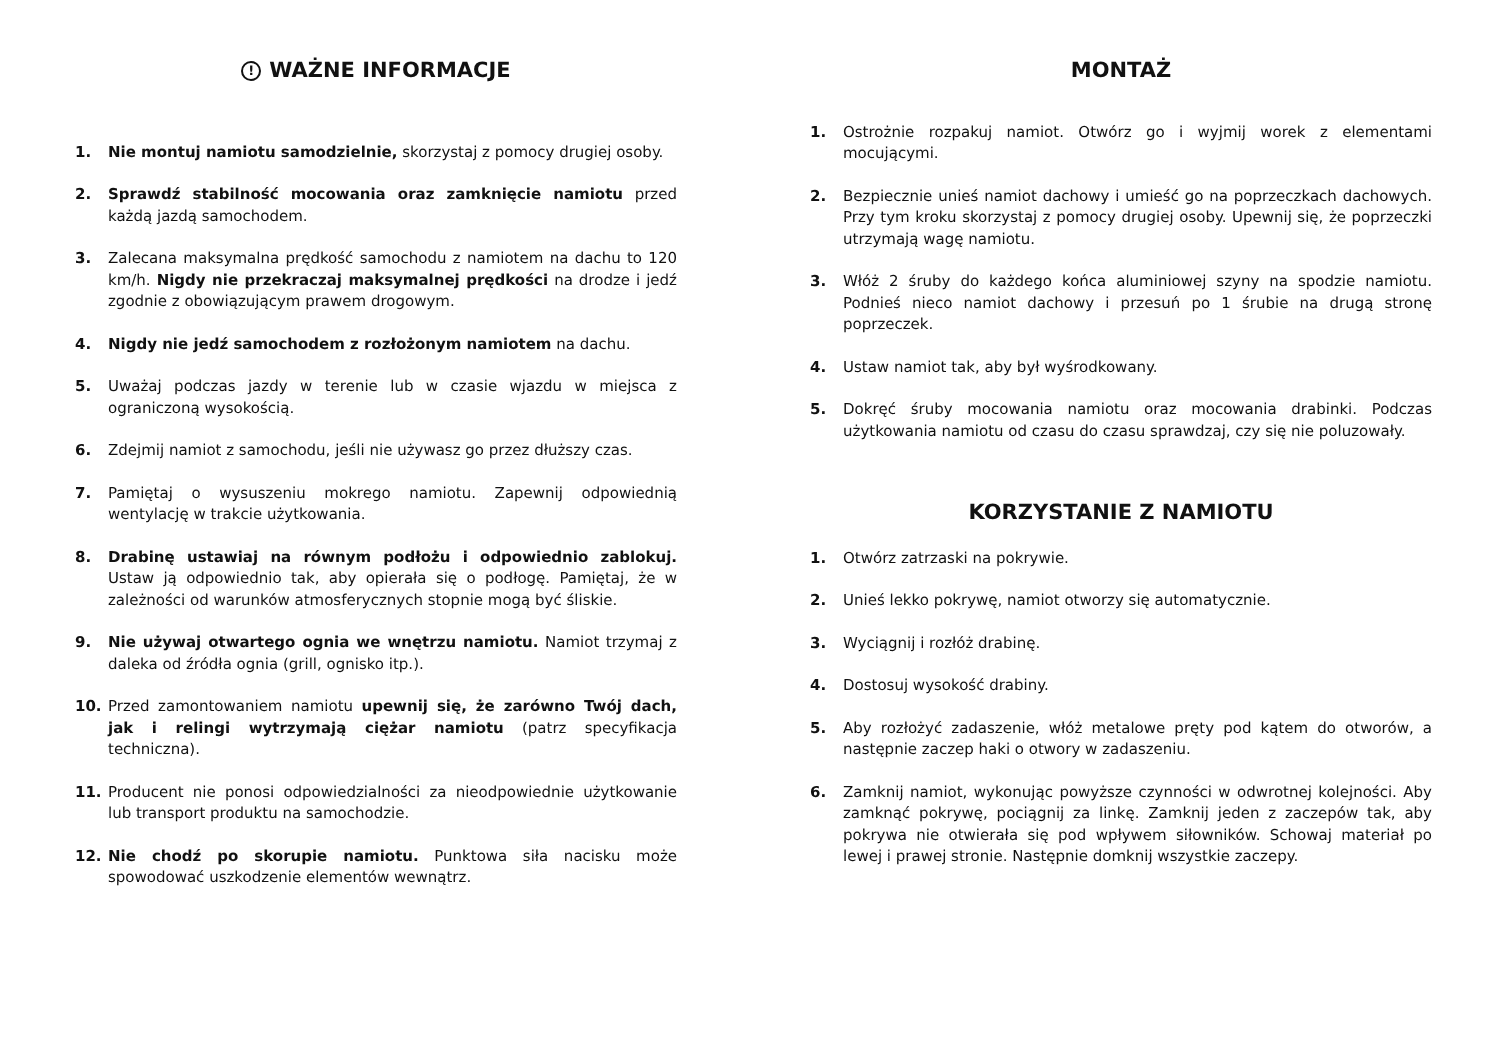! WAŻNE INFORMACJE
1. Nie montuj namiotu samodzielnie, skorzystaj z pomocy drugiej osoby.
2. Sprawdź stabilność mocowania oraz zamknięcie namiotu przed każdą jazdą samochodem.
3. Zalecana maksymalna prędkość samochodu z namiotem na dachu to 120 km/h. Nigdy nie przekraczaj maksymalnej prędkości na drodze i jedź zgodnie z obowiązującym prawem drogowym.
4. Nigdy nie jedź samochodem z rozłożonym namiotem na dachu.
5. Uważaj podczas jazdy w terenie lub w czasie wjazdu w miejsca z ograniczoną wysokością.
6. Zdejmij namiot z samochodu, jeśli nie używasz go przez dłuższy czas.
7. Pamiętaj o wysuszeniu mokrego namiotu. Zapewnij odpowiednią wentylację w trakcie użytkowania.
8. Drabinę ustawiaj na równym podłożu i odpowiednio zablokuj. Ustaw ją odpowiednio tak, aby opierała się o podłogę. Pamiętaj, że w zależności od warunków atmosferycznych stopnie mogą być śliskie.
9. Nie używaj otwartego ognia we wnętrzu namiotu. Namiot trzymaj z daleka od źródła ognia (grill, ognisko itp.).
10. Przed zamontowaniem namiotu upewnij się, że zarówno Twój dach, jak i relingi wytrzymają ciężar namiotu (patrz specyfikacja techniczna).
11. Producent nie ponosi odpowiedzialności za nieodpowiednie użytkowanie lub transport produktu na samochodzie.
12. Nie chodź po skorupie namiotu. Punktowa siła nacisku może spowodować uszkodzenie elementów wewnątrz.
MONTAŻ
1. Ostrożnie rozpakuj namiot. Otwórz go i wyjmij worek z elementami mocującymi.
2. Bezpiecznie unieś namiot dachowy i umieść go na poprzeczkach dachowych. Przy tym kroku skorzystaj z pomocy drugiej osoby. Upewnij się, że poprzeczki utrzymają wagę namiotu.
3. Włóż 2 śruby do każdego końca aluminiowej szyny na spodzie namiotu. Podnieś nieco namiot dachowy i przesuń po 1 śrubie na drugą stronę poprzeczek.
4. Ustaw namiot tak, aby był wyśrodkowany.
5. Dokręć śruby mocowania namiotu oraz mocowania drabinki. Podczas użytkowania namiotu od czasu do czasu sprawdzaj, czy się nie poluzowały.
KORZYSTANIE Z NAMIOTU
1. Otwórz zatrzaski na pokrywie.
2. Unieś lekko pokrywę, namiot otworzy się automatycznie.
3. Wyciągnij i rozłóż drabinę.
4. Dostosuj wysokość drabiny.
5. Aby rozłożyć zadaszenie, włóż metalowe pręty pod kątem do otworów, a następnie zaczep haki o otwory w zadaszeniu.
6. Zamknij namiot, wykonując powyższe czynności w odwrotnej kolejności. Aby zamknąć pokrywę, pociągnij za linkę. Zamknij jeden z zaczepów tak, aby pokrywa nie otwierała się pod wpływem siłowników. Schowaj materiał po lewej i prawej stronie. Następnie domknij wszystkie zaczepy.